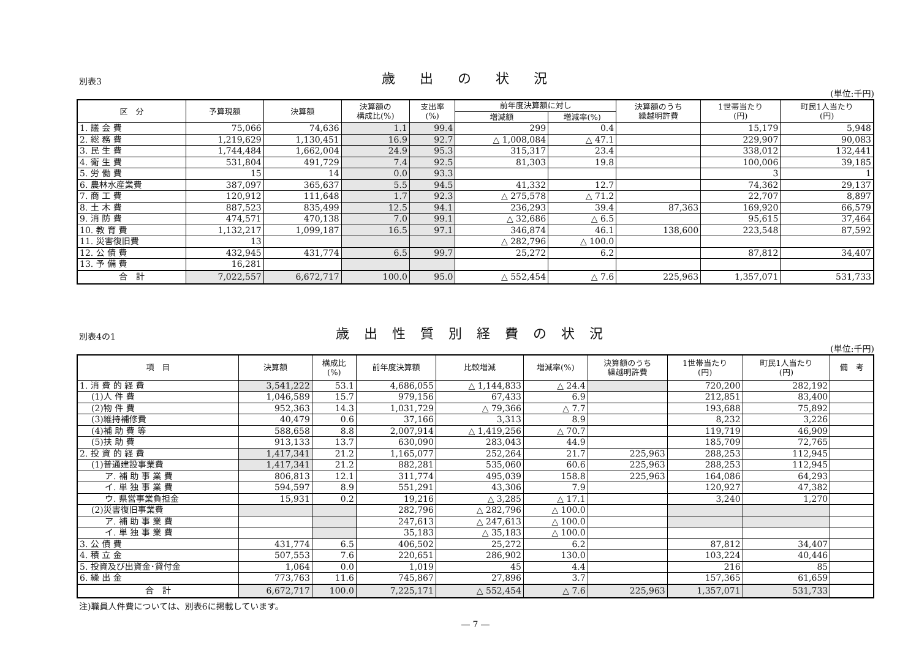別表3
歳出の状況
(単位:千円)
| 区 分 | 予算現額 | 決算額 | 決算額の 構成比(%) | 支出率 (%) | 前年度決算額に対し | | 決算額のうち 繰越明許費 | 1世帯当たり (円) | 町民1人当たり (円) |
| --- | --- | --- | --- | --- | --- | --- | --- | --- | --- |
| | | | | | 増減額 | 増減率(%) | | | |
| 1. 議 会 費 | 75,066 | 74,636 | 1.1 | 99.4 | 299 | 0.4 | | 15,179 | 5,948 |
| 2. 総 務 費 | 1,219,629 | 1,130,451 | 16.9 | 92.7 | △ 1,008,084 | △ 47.1 | | 229,907 | 90,083 |
| 3. 民 生 費 | 1,744,484 | 1,662,004 | 24.9 | 95.3 | 315,317 | 23.4 | | 338,012 | 132,441 |
| 4. 衛 生 費 | 531,804 | 491,729 | 7.4 | 92.5 | 81,303 | 19.8 | | 100,006 | 39,185 |
| 5. 労 働 費 | 15 | 14 | 0.0 | 93.3 | | | | 3 | 1 |
| 6. 農林水産業費 | 387,097 | 365,637 | 5.5 | 94.5 | 41,332 | 12.7 | | 74,362 | 29,137 |
| 7. 商 工 費 | 120,912 | 111,648 | 1.7 | 92.3 | △ 275,578 | △ 71.2 | | 22,707 | 8,897 |
| 8. 土 木 費 | 887,523 | 835,499 | 12.5 | 94.1 | 236,293 | 39.4 | 87,363 | 169,920 | 66,579 |
| 9. 消 防 費 | 474,571 | 470,138 | 7.0 | 99.1 | △ 32,686 | △ 6.5 | | 95,615 | 37,464 |
| 10. 教 育 費 | 1,132,217 | 1,099,187 | 16.5 | 97.1 | 346,874 | 46.1 | 138,600 | 223,548 | 87,592 |
| 11. 災害復旧費 | 13 | | | | △ 282,796 | △ 100.0 | | | |
| 12. 公 債 費 | 432,945 | 431,774 | 6.5 | 99.7 | 25,272 | 6.2 | | 87,812 | 34,407 |
| 13. 予 備 費 | 16,281 | | | | | | | | |
| 合 計 | 7,022,557 | 6,672,717 | 100.0 | 95.0 | △ 552,454 | △ 7.6 | 225,963 | 1,357,071 | 531,733 |
別表4の1
歳出性質別経費の状況
(単位:千円)
| 項 目 | 決算額 | 構成比 (%) | 前年度決算額 | 比較増減 | 増減率(%) | 決算額のうち 繰越明許費 | 1世帯当たり (円) | 町民1人当たり (円) | 備 考 |
| --- | --- | --- | --- | --- | --- | --- | --- | --- | --- |
| 1. 消 費 的 経 費 | 3,541,222 | 53.1 | 4,686,055 | △ 1,144,833 | △ 24.4 | | 720,200 | 282,192 | |
| (1)人 件 費 | 1,046,589 | 15.7 | 979,156 | 67,433 | 6.9 | | 212,851 | 83,400 | |
| (2)物 件 費 | 952,363 | 14.3 | 1,031,729 | △ 79,366 | △ 7.7 | | 193,688 | 75,892 | |
| (3)維持補修費 | 40,479 | 0.6 | 37,166 | 3,313 | 8.9 | | 8,232 | 3,226 | |
| (4)補 助 費 等 | 588,658 | 8.8 | 2,007,914 | △ 1,419,256 | △ 70.7 | | 119,719 | 46,909 | |
| (5)扶 助 費 | 913,133 | 13.7 | 630,090 | 283,043 | 44.9 | | 185,709 | 72,765 | |
| 2. 投 資 的 経 費 | 1,417,341 | 21.2 | 1,165,077 | 252,264 | 21.7 | 225,963 | 288,253 | 112,945 | |
| (1)普通建設事業費 | 1,417,341 | 21.2 | 882,281 | 535,060 | 60.6 | 225,963 | 288,253 | 112,945 | |
| ア. 補 助 事 業 費 | 806,813 | 12.1 | 311,774 | 495,039 | 158.8 | 225,963 | 164,086 | 64,293 | |
| イ. 単 独 事 業 費 | 594,597 | 8.9 | 551,291 | 43,306 | 7.9 | | 120,927 | 47,382 | |
| ウ. 県営事業負担金 | 15,931 | 0.2 | 19,216 | △ 3,285 | △ 17.1 | | 3,240 | 1,270 | |
| (2)災害復旧事業費 | | | 282,796 | △ 282,796 | △ 100.0 | | | | |
| ア. 補 助 事 業 費 | | | 247,613 | △ 247,613 | △ 100.0 | | | | |
| イ. 単 独 事 業 費 | | | 35,183 | △ 35,183 | △ 100.0 | | | | |
| 3. 公 債 費 | 431,774 | 6.5 | 406,502 | 25,272 | 6.2 | | 87,812 | 34,407 | |
| 4. 積 立 金 | 507,553 | 7.6 | 220,651 | 286,902 | 130.0 | | 103,224 | 40,446 | |
| 5. 投資及び出資金･貸付金 | 1,064 | 0.0 | 1,019 | 45 | 4.4 | | 216 | 85 | |
| 6. 繰 出 金 | 773,763 | 11.6 | 745,867 | 27,896 | 3.7 | | 157,365 | 61,659 | |
| 合 計 | 6,672,717 | 100.0 | 7,225,171 | △ 552,454 | △ 7.6 | 225,963 | 1,357,071 | 531,733 | |
注)職員人件費については、別表6に掲載しています。
― 7 ―